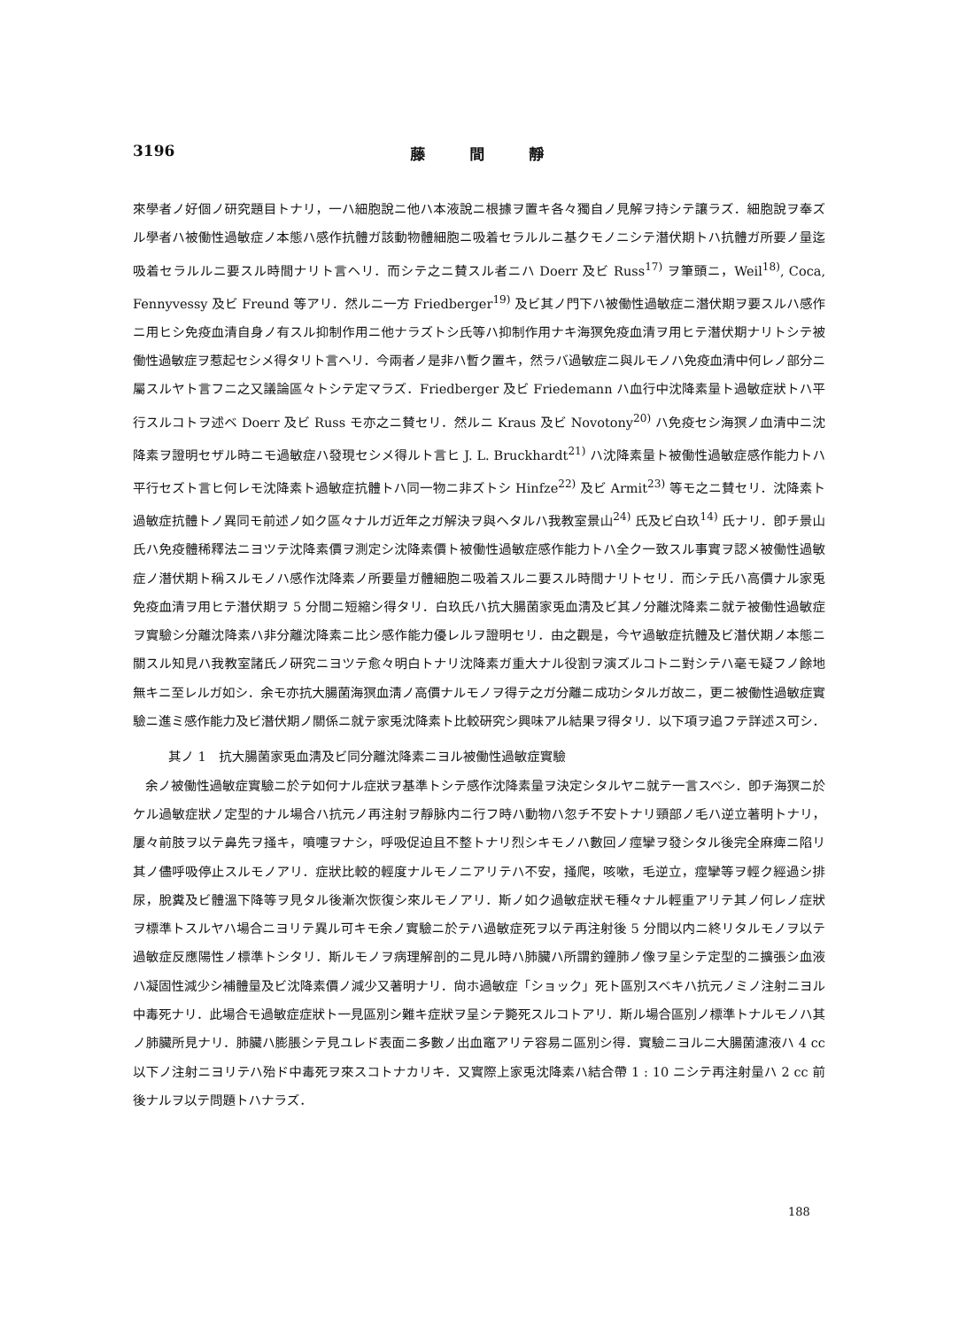3196 藤間靜
來學者ノ好個ノ研究題目トナリ，一ハ細胞說ニ他ハ本液說ニ根據ヲ置キ各々獨自ノ見解ヲ持シテ讓ラズ．細胞說ヲ奉ズル學者ハ被働性過敏症ノ本態ハ感作抗體ガ該動物體細胞ニ吸着セラルルニ基クモノニシテ潛伏期トハ抗體ガ所要ノ量迄吸着セラルルニ要スル時間ナリト言ヘリ．而シテ之ニ賛スル者ニハ Doerr 及ビ Russ<sup>17)</sup> ヲ筆頭ニ，Weil<sup>18)</sup>, Coca, Fennyvessy 及ビ Freund 等アリ．然ルニ一方 Friedberger<sup>19)</sup> 及ビ其ノ門下ハ被働性過敏症ニ潛伏期ヲ要スルハ感作ニ用ヒシ免疫血清自身ノ有スル抑制作用ニ他ナラズトシ氏等ハ抑制作用ナキ海猽免疫血清ヲ用ヒテ潛伏期ナリトシテ被働性過敏症ヲ惹起セシメ得タリト言ヘリ．今兩者ノ是非ハ暫ク置キ，然ラバ過敏症ニ與ルモノハ免疫血清中何レノ部分ニ屬スルヤト言フニ之又議論區々トシテ定マラズ．Friedberger 及ビ Friedemann ハ血行中沈降素量ト過敏症狀トハ平行スルコトヲ述ベ Doerr 及ビ Russ モ亦之ニ賛セリ．然ルニ Kraus 及ビ Novotony<sup>20)</sup> ハ免疫セシ海猽ノ血清中ニ沈降素ヲ證明セザル時ニモ過敏症ハ發現セシメ得ルト言ヒ J. L. Bruckhardt<sup>21)</sup> ハ沈降素量ト被働性過敏症感作能力トハ平行セズト言ヒ何レモ沈降素ト過敏症抗體トハ同一物ニ非ズトシ Hinfze<sup>22)</sup> 及ビ Armit<sup>23)</sup> 等モ之ニ賛セリ．沈降素ト過敏症抗體トノ異同モ前述ノ如ク區々ナルガ近年之ガ解決ヲ與ヘタルハ我教室景山<sup>24)</sup> 氏及ビ白玖<sup>14)</sup> 氏ナリ．卽チ景山氏ハ免疫體稀釋法ニヨツテ沈降素價ヲ測定シ沈降素價ト被働性過敏症感作能力トハ全ク一致スル事實ヲ認メ被働性過敏症ノ潛伏期ト稱スルモノハ感作沈降素ノ所要量ガ體細胞ニ吸着スルニ要スル時間ナリトセリ．而シテ氏ハ高價ナル家兎免疫血清ヲ用ヒテ潛伏期ヲ 5 分間ニ短縮シ得タリ．白玖氏ハ抗大腸菌家兎血淸及ビ其ノ分離沈降素ニ就テ被働性過敏症ヲ實驗シ分離沈降素ハ非分離沈降素ニ比シ感作能力優レルヲ證明セリ．由之觀是，今ヤ過敏症抗體及ビ潛伏期ノ本態ニ關スル知見ハ我教室諸氏ノ硏究ニヨツテ愈々明白トナリ沈降素ガ重大ナル役割ヲ演ズルコトニ對シテハ毫モ疑フノ餘地無キニ至レルガ如シ．余モ亦抗大腸菌海猽血淸ノ高價ナルモノヲ得テ之ガ分離ニ成功シタルガ故ニ，更ニ被働性過敏症實驗ニ進ミ感作能力及ビ潛伏期ノ關係ニ就テ家兎沈降素ト比較硏究シ興味アル結果ヲ得タリ．以下項ヲ追フテ詳述ス可シ．
其ノ 1　抗大腸菌家兎血淸及ビ同分離沈降素ニヨル被働性過敏症實驗
余ノ被働性過敏症實驗ニ於テ如何ナル症狀ヲ基準トシテ感作沈降素量ヲ決定シタルヤニ就テ一言スベシ．卽チ海猽ニ於ケル過敏症狀ノ定型的ナル場合ハ抗元ノ再注射ヲ靜脉内ニ行フ時ハ動物ハ忽チ不安トナリ頸部ノ毛ハ逆立著明トナリ，屢々前肢ヲ以テ鼻先ヲ掻キ，噴嚏ヲナシ，呼吸促迫且不整トナリ烈シキモノハ數回ノ痙攣ヲ發シタル後完全麻痺ニ陷リ其ノ儘呼吸停止スルモノアリ．症狀比較的輕度ナルモノニアリテハ不安，掻爬，咳嗽，毛逆立，痙攣等ヲ輕ク經過シ排尿，脫糞及ビ體溫下降等ヲ見タル後漸次恢復シ來ルモノアリ．斯ノ如ク過敏症狀モ種々ナル輕重アリテ其ノ何レノ症狀ヲ標準トスルヤハ場合ニヨリテ異ル可キモ余ノ實驗ニ於テハ過敏症死ヲ以テ再注射後 5 分間以内ニ終リタルモノヲ以テ過敏症反應陽性ノ標準トシタリ．斯ルモノヲ病理解剖的ニ見ル時ハ肺臟ハ所謂釣鐘肺ノ像ヲ呈シテ定型的ニ擴張シ血液ハ凝固性減少シ補體量及ビ沈降素價ノ減少又著明ナリ．尙ホ過敏症「ショック」死ト區別スベキハ抗元ノミノ注射ニヨル中毒死ナリ．此場合モ過敏症症狀ト一見區別シ難キ症狀ヲ呈シテ斃死スルコトアリ．斯ル場合區別ノ標準トナルモノハ其ノ肺臟所見ナリ．肺臟ハ膨脹シテ見ユレド表面ニ多數ノ出血竈アリテ容易ニ區別シ得．實驗ニヨルニ大腸菌濾液ハ 4 cc 以下ノ注射ニヨリテハ殆ド中毒死ヲ來スコトナカリキ．又實際上家兎沈降素ハ結合帶 1 : 10 ニシテ再注射量ハ 2 cc 前後ナルヲ以テ問題トハナラズ．
188